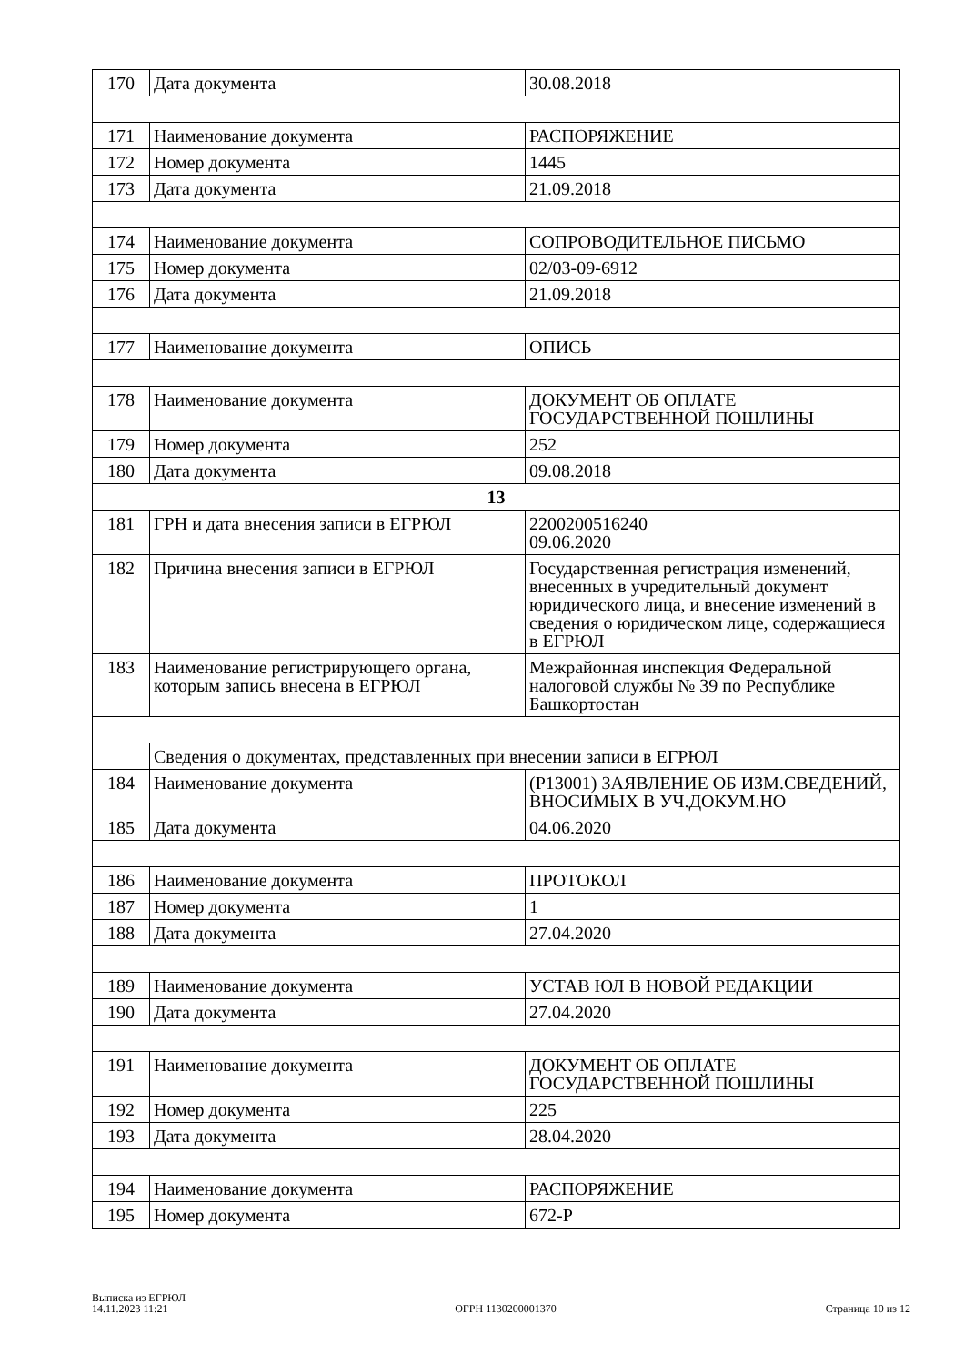| 170 | Дата документа | 30.08.2018 |
| 171 | Наименование документа | РАСПОРЯЖЕНИЕ |
| 172 | Номер документа | 1445 |
| 173 | Дата документа | 21.09.2018 |
| 174 | Наименование документа | СОПРОВОДИТЕЛЬНОЕ ПИСЬМО |
| 175 | Номер документа | 02/03-09-6912 |
| 176 | Дата документа | 21.09.2018 |
| 177 | Наименование документа | ОПИСЬ |
| 178 | Наименование документа | ДОКУМЕНТ ОБ ОПЛАТЕ ГОСУДАРСТВЕННОЙ ПОШЛИНЫ |
| 179 | Номер документа | 252 |
| 180 | Дата документа | 09.08.2018 |
| 13 | | |
| 181 | ГРН и дата внесения записи в ЕГРЮЛ | 2200200516240 09.06.2020 |
| 182 | Причина внесения записи в ЕГРЮЛ | Государственная регистрация изменений, внесенных в учредительный документ юридического лица, и внесение изменений в сведения о юридическом лице, содержащиеся в ЕГРЮЛ |
| 183 | Наименование регистрирующего органа, которым запись внесена в ЕГРЮЛ | Межрайонная инспекция Федеральной налоговой службы № 39 по Республике Башкортостан |
| | Сведения о документах, представленных при внесении записи в ЕГРЮЛ | |
| 184 | Наименование документа | (Р13001) ЗАЯВЛЕНИЕ ОБ ИЗМ.СВЕДЕНИЙ, ВНОСИМЫХ В УЧ.ДОКУМ.НО |
| 185 | Дата документа | 04.06.2020 |
| 186 | Наименование документа | ПРОТОКОЛ |
| 187 | Номер документа | 1 |
| 188 | Дата документа | 27.04.2020 |
| 189 | Наименование документа | УСТАВ ЮЛ В НОВОЙ РЕДАКЦИИ |
| 190 | Дата документа | 27.04.2020 |
| 191 | Наименование документа | ДОКУМЕНТ ОБ ОПЛАТЕ ГОСУДАРСТВЕННОЙ ПОШЛИНЫ |
| 192 | Номер документа | 225 |
| 193 | Дата документа | 28.04.2020 |
| 194 | Наименование документа | РАСПОРЯЖЕНИЕ |
| 195 | Номер документа | 672-Р |
Выписка из ЕГРЮЛ
14.11.2023 11:21
ОГРН 1130200001370
Страница 10 из 12